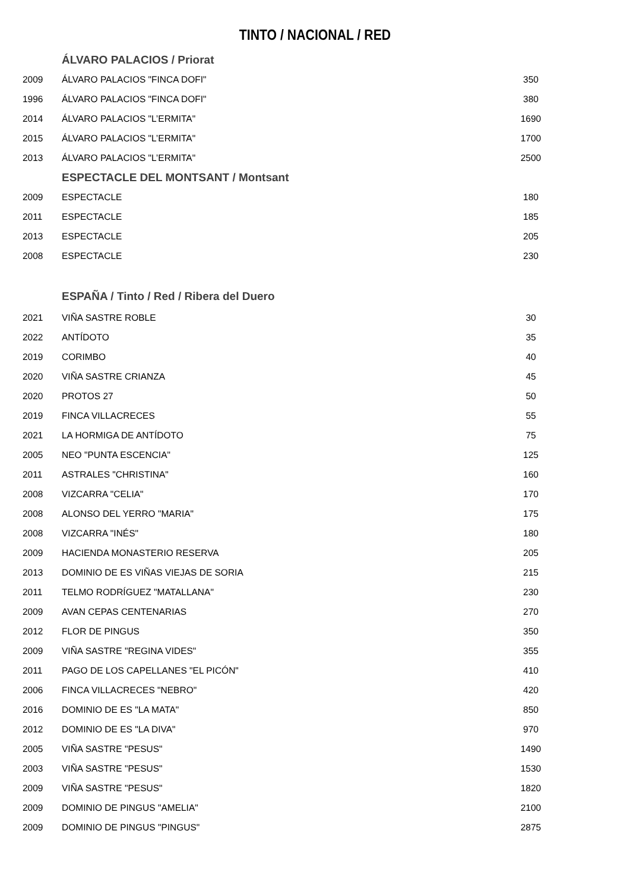TINTO / NACIONAL / RED
| | ÁLVARO PALACIOS / Priorat | |
| 2009 | ÁLVARO PALACIOS "FINCA DOFI" | 350 |
| 1996 | ÁLVARO PALACIOS "FINCA DOFI" | 380 |
| 2014 | ÁLVARO PALACIOS "L’ERMITA" | 1690 |
| 2015 | ÁLVARO PALACIOS "L’ERMITA" | 1700 |
| 2013 | ÁLVARO PALACIOS "L’ERMITA" | 2500 |
| | ESPECTACLE DEL MONTSANT / Montsant | |
| 2009 | ESPECTACLE | 180 |
| 2011 | ESPECTACLE | 185 |
| 2013 | ESPECTACLE | 205 |
| 2008 | ESPECTACLE | 230 |
| | ESPAÑA / Tinto / Red / Ribera del Duero | |
| 2021 | VIÑA SASTRE ROBLE | 30 |
| 2022 | ANTÍDOTO | 35 |
| 2019 | CORIMBO | 40 |
| 2020 | VIÑA SASTRE CRIANZA | 45 |
| 2020 | PROTOS 27 | 50 |
| 2019 | FINCA VILLACRECES | 55 |
| 2021 | LA HORMIGA DE ANTÍDOTO | 75 |
| 2005 | NEO "PUNTA ESCENCIA" | 125 |
| 2011 | ASTRALES "CHRISTINA" | 160 |
| 2008 | VIZCARRA "CELIA" | 170 |
| 2008 | ALONSO DEL YERRO "MARIA" | 175 |
| 2008 | VIZCARRA "INÉS" | 180 |
| 2009 | HACIENDA MONASTERIO RESERVA | 205 |
| 2013 | DOMINIO DE ES VIÑAS VIEJAS DE SORIA | 215 |
| 2011 | TELMO RODRÍGUEZ "MATALLANA" | 230 |
| 2009 | AVAN CEPAS CENTENARIAS | 270 |
| 2012 | FLOR DE PINGUS | 350 |
| 2009 | VIÑA SASTRE "REGINA VIDES" | 355 |
| 2011 | PAGO DE LOS CAPELLANES "EL PICÓN" | 410 |
| 2006 | FINCA VILLACRECES "NEBRO" | 420 |
| 2016 | DOMINIO DE ES "LA MATA" | 850 |
| 2012 | DOMINIO DE ES "LA DIVA" | 970 |
| 2005 | VIÑA SASTRE "PESUS" | 1490 |
| 2003 | VIÑA SASTRE "PESUS" | 1530 |
| 2009 | VIÑA SASTRE "PESUS" | 1820 |
| 2009 | DOMINIO DE PINGUS "AMELIA" | 2100 |
| 2009 | DOMINIO DE PINGUS "PINGUS" | 2875 |